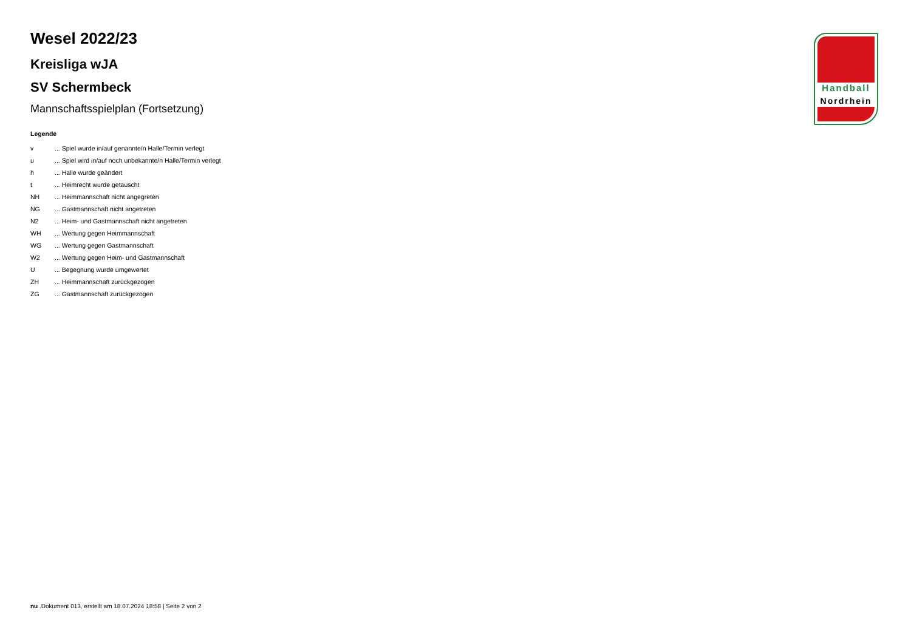Handball
Nordrhein
Wesel 2022/23
Kreisliga wJA
SV Schermbeck
Mannschaftsspielplan (Fortsetzung)
Legende
| v | ... Spiel wurde in/auf genannte/n Halle/Termin verlegt |
| u | ... Spiel wird in/auf noch unbekannte/n Halle/Termin verlegt |
| h | ... Halle wurde geändert |
| t | ... Heimrecht wurde getauscht |
| NH | ... Heimmannschaft nicht angegreten |
| NG | ... Gastmannschaft nicht angetreten |
| N2 | ... Heim- und Gastmannschaft nicht angetreten |
| WH | ... Wertung gegen Heimmannschaft |
| WG | ... Wertung gegen Gastmannschaft |
| W2 | ... Wertung gegen Heim- und Gastmannschaft |
| U | ... Begegnung wurde umgewertet |
| ZH | ... Heimmannschaft zurückgezogen |
| ZG | ... Gastmannschaft zurückgezogen |
nu .Dokument 013, erstellt am 18.07.2024 18:58 | Seite 2 von 2